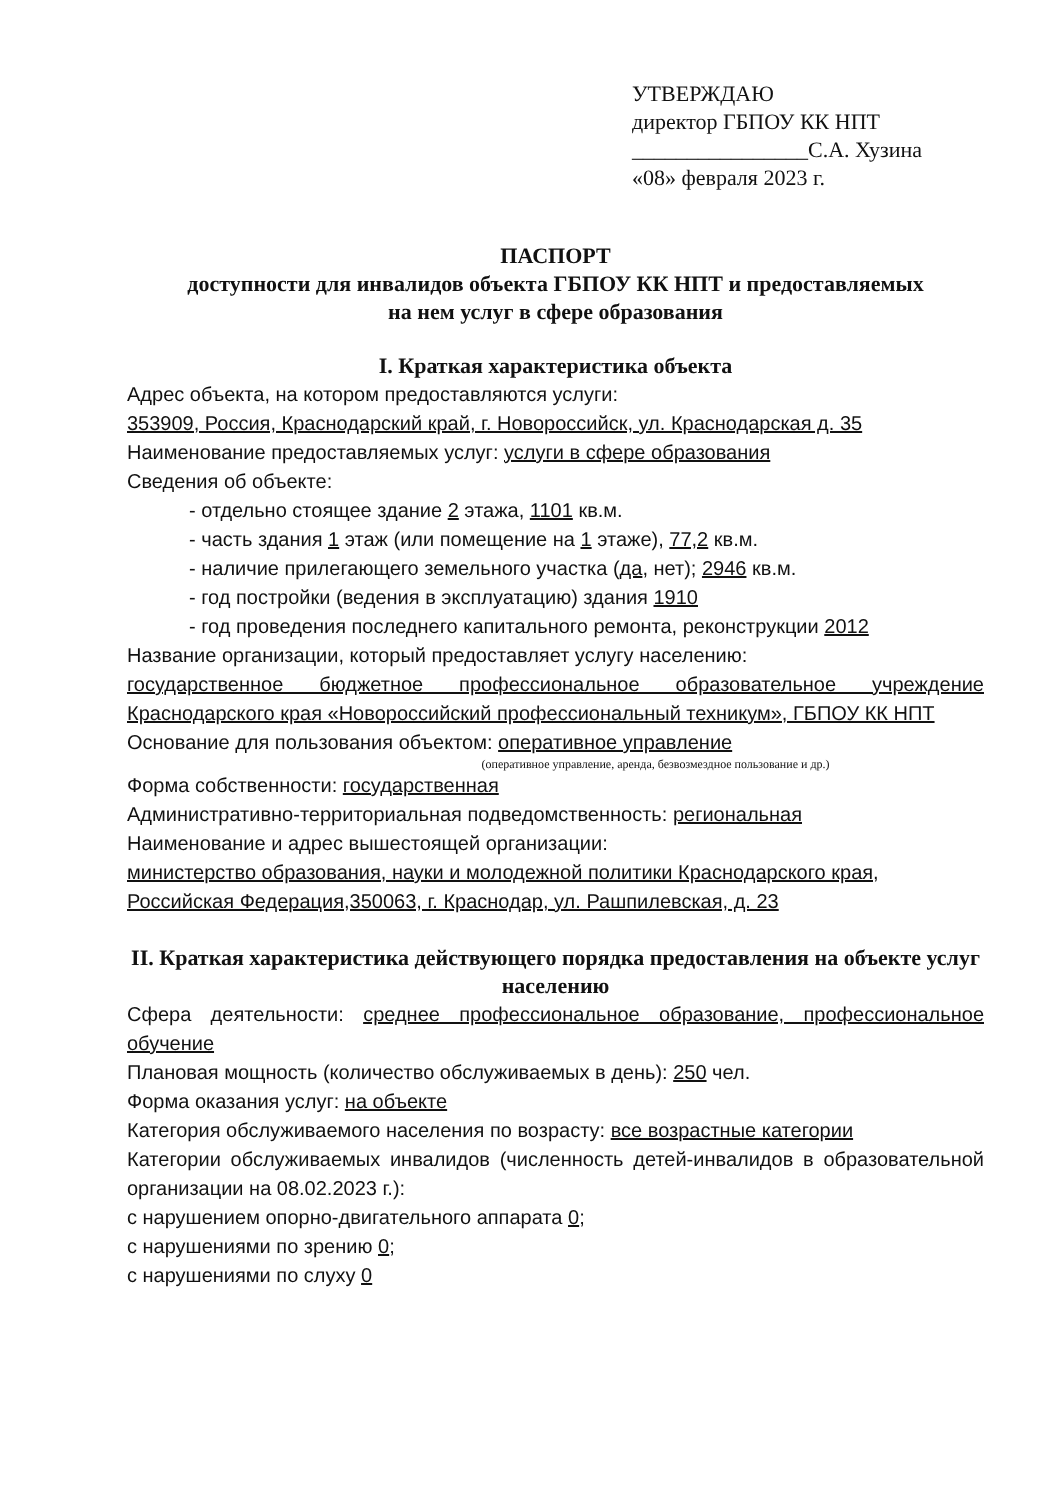УТВЕРЖДАЮ
директор ГБПОУ КК НПТ
________________С.А. Хузина
«08» февраля 2023 г.
ПАСПОРТ
доступности для инвалидов объекта ГБПОУ КК НПТ и предоставляемых
на нем услуг в сфере образования
I. Краткая характеристика объекта
Адрес объекта, на котором предоставляются услуги:
353909, Россия, Краснодарский край, г. Новороссийск, ул. Краснодарская д. 35
Наименование предоставляемых услуг: услуги в сфере образования
Сведения об объекте:
- отдельно стоящее здание 2 этажа, 1101 кв.м.
- часть здания 1 этаж (или помещение на 1 этаже), 77,2 кв.м.
- наличие прилегающего земельного участка (да, нет); 2946 кв.м.
- год постройки (ведения в эксплуатацию) здания 1910
- год проведения последнего капитального ремонта, реконструкции 2012
Название организации, который предоставляет услугу населению:
государственное бюджетное профессиональное образовательное учреждение Краснодарского края «Новороссийский профессиональный техникум», ГБПОУ КК НПТ
Основание для пользования объектом: оперативное управление
(оперативное управление, аренда, безвозмездное пользование и др.)
Форма собственности: государственная
Административно-территориальная подведомственность: региональная
Наименование и адрес вышестоящей организации:
министерство образования, науки и молодежной политики Краснодарского края,
Российская Федерация,350063, г. Краснодар, ул. Рашпилевская, д. 23
II. Краткая характеристика действующего порядка предоставления на объекте услуг населению
Сфера деятельности: среднее профессиональное образование, профессиональное обучение
Плановая мощность (количество обслуживаемых в день): 250 чел.
Форма оказания услуг: на объекте
Категория обслуживаемого населения по возрасту: все возрастные категории
Категории обслуживаемых инвалидов (численность детей-инвалидов в образовательной организации на 08.02.2023 г.):
с нарушением опорно-двигательного аппарата 0;
с нарушениями по зрению 0;
с нарушениями по слуху 0